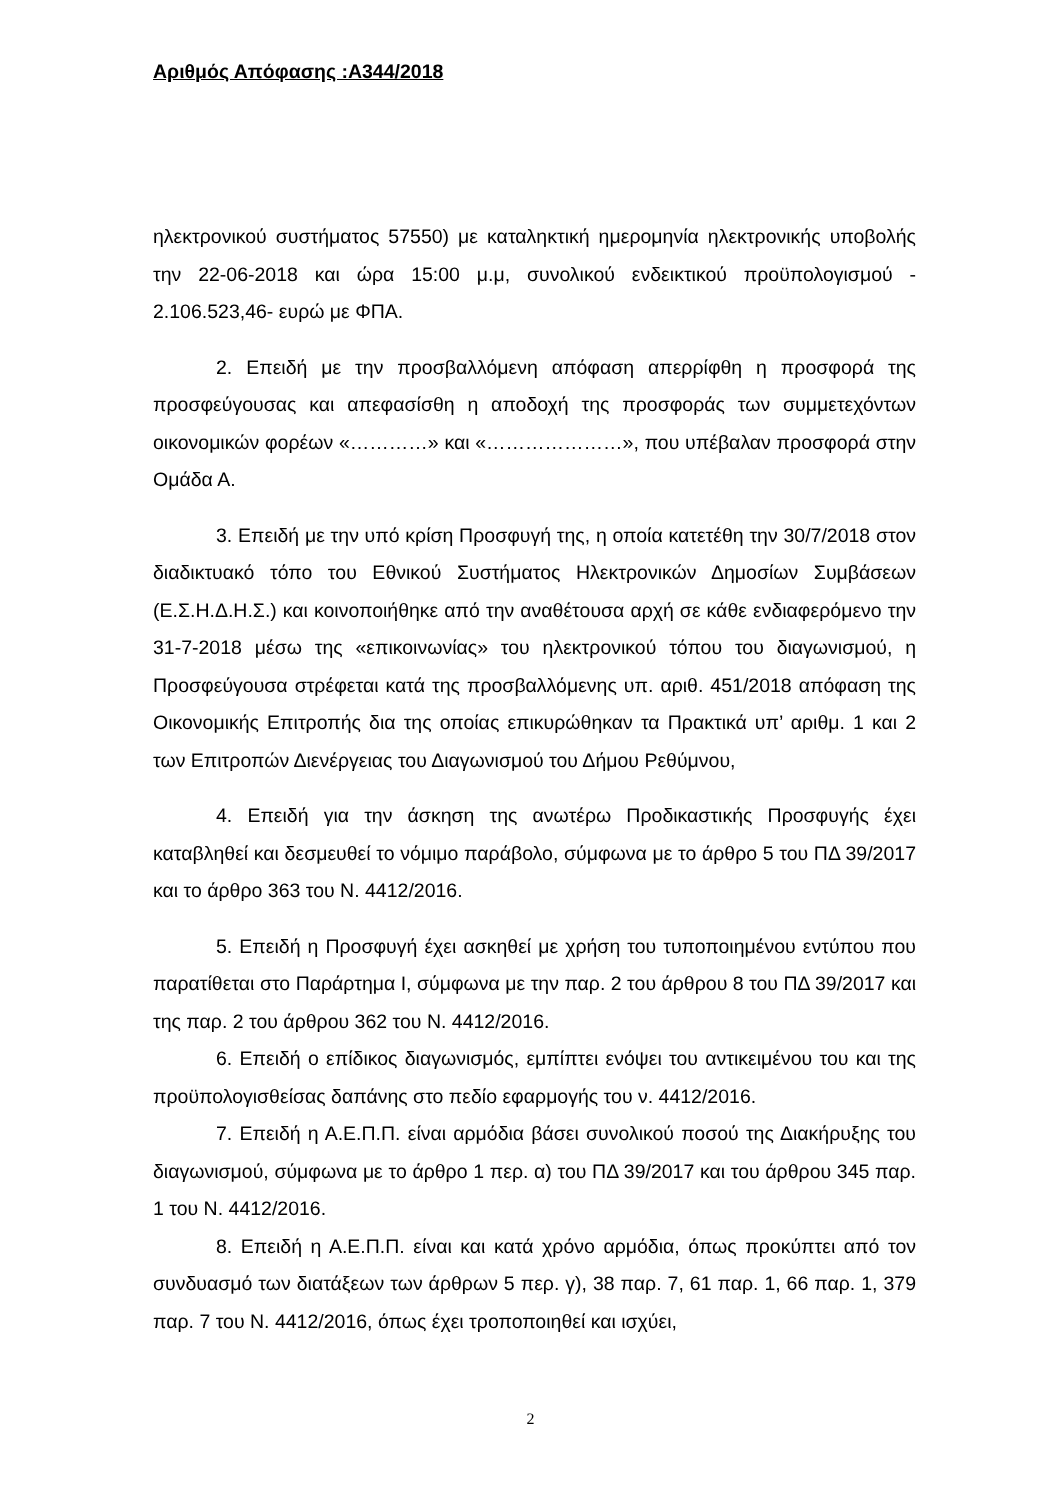Αριθμός Απόφασης :Α344/2018
ηλεκτρονικού συστήματος 57550) με καταληκτική ημερομηνία ηλεκτρονικής υποβολής την 22-06-2018 και ώρα 15:00 μ.μ, συνολικού ενδεικτικού προϋπολογισμού - 2.106.523,46- ευρώ με ΦΠΑ.
2. Επειδή με την προσβαλλόμενη απόφαση απερρίφθη η προσφορά της προσφεύγουσας και απεφασίσθη η αποδοχή της προσφοράς των συμμετεχόντων οικονομικών φορέων «…………» και «…………………», που υπέβαλαν προσφορά στην Ομάδα Α.
3. Επειδή με την υπό κρίση Προσφυγή της, η οποία κατετέθη την 30/7/2018 στον διαδικτυακό τόπο του Εθνικού Συστήματος Ηλεκτρονικών Δημοσίων Συμβάσεων (Ε.Σ.Η.Δ.Η.Σ.) και κοινοποιήθηκε από την αναθέτουσα αρχή σε κάθε ενδιαφερόμενο την 31-7-2018 μέσω της «επικοινωνίας» του ηλεκτρονικού τόπου του διαγωνισμού, η Προσφεύγουσα στρέφεται κατά της προσβαλλόμενης υπ. αριθ. 451/2018 απόφαση της Οικονομικής Επιτροπής δια της οποίας επικυρώθηκαν τα Πρακτικά υπ’ αριθμ. 1 και 2 των Επιτροπών Διενέργειας του Διαγωνισμού του Δήμου Ρεθύμνου,
4. Επειδή για την άσκηση της ανωτέρω Προδικαστικής Προσφυγής έχει καταβληθεί και δεσμευθεί το νόμιμο παράβολο, σύμφωνα με το άρθρο 5 του ΠΔ 39/2017 και το άρθρο 363 του Ν. 4412/2016.
5. Επειδή η Προσφυγή έχει ασκηθεί με χρήση του τυποποιημένου εντύπου που παρατίθεται στο Παράρτημα Ι, σύμφωνα με την παρ. 2 του άρθρου 8 του ΠΔ 39/2017 και της παρ. 2 του άρθρου 362 του Ν. 4412/2016.
6. Επειδή ο επίδικος διαγωνισμός, εμπίπτει ενόψει του αντικειμένου του και της προϋπολογισθείσας δαπάνης στο πεδίο εφαρμογής του ν. 4412/2016.
7. Επειδή η Α.Ε.Π.Π. είναι αρμόδια βάσει συνολικού ποσού της Διακήρυξης του διαγωνισμού, σύμφωνα με το άρθρο 1 περ. α) του ΠΔ 39/2017 και του άρθρου 345 παρ. 1 του Ν. 4412/2016.
8. Επειδή η Α.Ε.Π.Π. είναι και κατά χρόνο αρμόδια, όπως προκύπτει από τον συνδυασμό των διατάξεων των άρθρων 5 περ. γ), 38 παρ. 7, 61 παρ. 1, 66 παρ. 1, 379 παρ. 7 του Ν. 4412/2016, όπως έχει τροποποιηθεί και ισχύει,
2